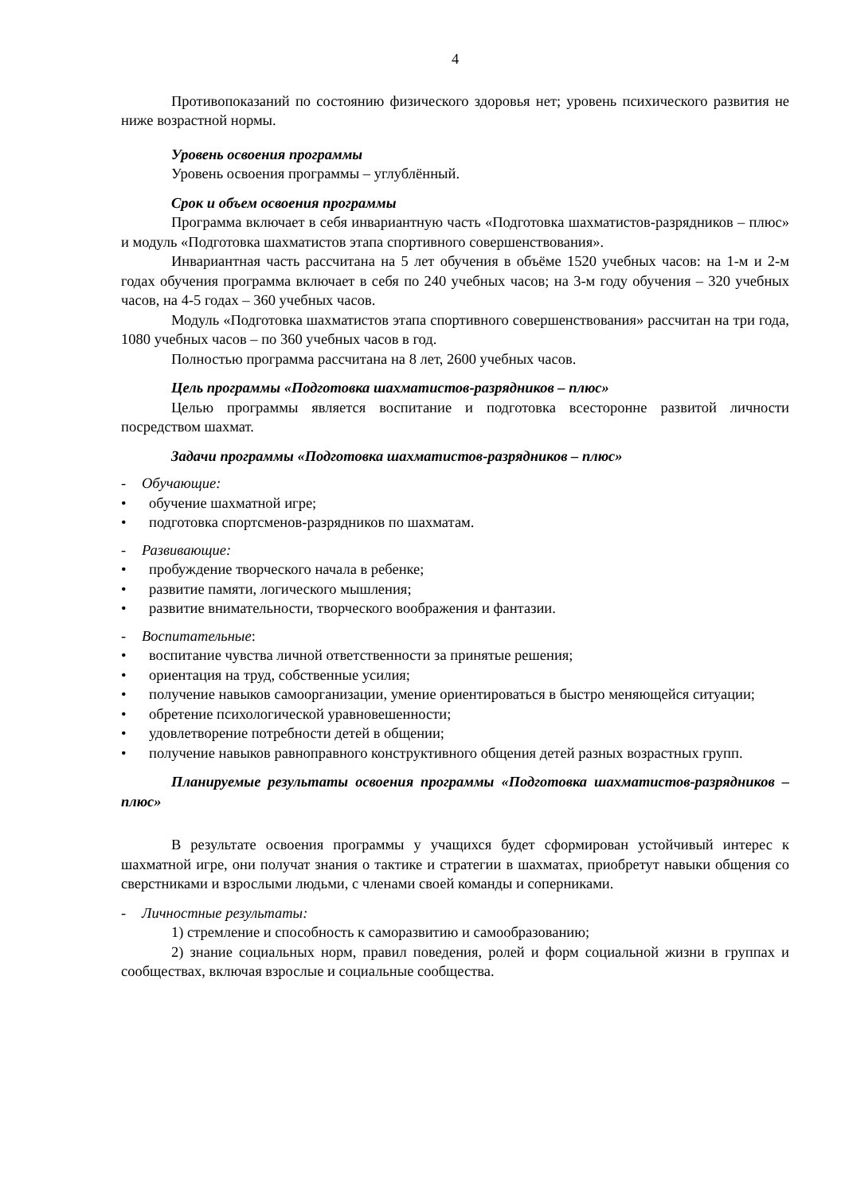4
Противопоказаний по состоянию физического здоровья нет; уровень психического развития не ниже возрастной нормы.
Уровень освоения программы
Уровень освоения программы – углублённый.
Срок и объем освоения программы
Программа включает в себя инвариантную часть «Подготовка шахматистов-разрядников – плюс» и модуль «Подготовка шахматистов этапа спортивного совершенствования».
Инвариантная часть рассчитана на 5 лет обучения в объёме 1520 учебных часов: на 1-м и 2-м годах обучения программа включает в себя по 240 учебных часов; на 3-м году обучения – 320 учебных часов, на 4-5 годах – 360 учебных часов.
Модуль «Подготовка шахматистов этапа спортивного совершенствования» рассчитан на три года, 1080 учебных часов – по 360 учебных часов в год.
Полностью программа рассчитана на 8 лет, 2600 учебных часов.
Цель программы «Подготовка шахматистов-разрядников – плюс»
Целью программы является воспитание и подготовка всесторонне развитой личности посредством шахмат.
Задачи программы «Подготовка шахматистов-разрядников – плюс»
- Обучающие:
• обучение шахматной игре;
• подготовка спортсменов-разрядников по шахматам.
- Развивающие:
• пробуждение творческого начала в ребенке;
• развитие памяти, логического мышления;
• развитие внимательности, творческого воображения и фантазии.
- Воспитательные:
• воспитание чувства личной ответственности за принятые решения;
• ориентация на труд, собственные усилия;
• получение навыков самоорганизации, умение ориентироваться в быстро меняющейся ситуации;
• обретение психологической уравновешенности;
• удовлетворение потребности детей в общении;
• получение навыков равноправного конструктивного общения детей разных возрастных групп.
Планируемые результаты освоения программы «Подготовка шахматистов-разрядников – плюс»
В результате освоения программы у учащихся будет сформирован устойчивый интерес к шахматной игре, они получат знания о тактике и стратегии в шахматах, приобретут навыки общения со сверстниками и взрослыми людьми, с членами своей команды и соперниками.
- Личностные результаты:
1) стремление и способность к саморазвитию и самообразованию;
2) знание социальных норм, правил поведения, ролей и форм социальной жизни в группах и сообществах, включая взрослые и социальные сообщества.